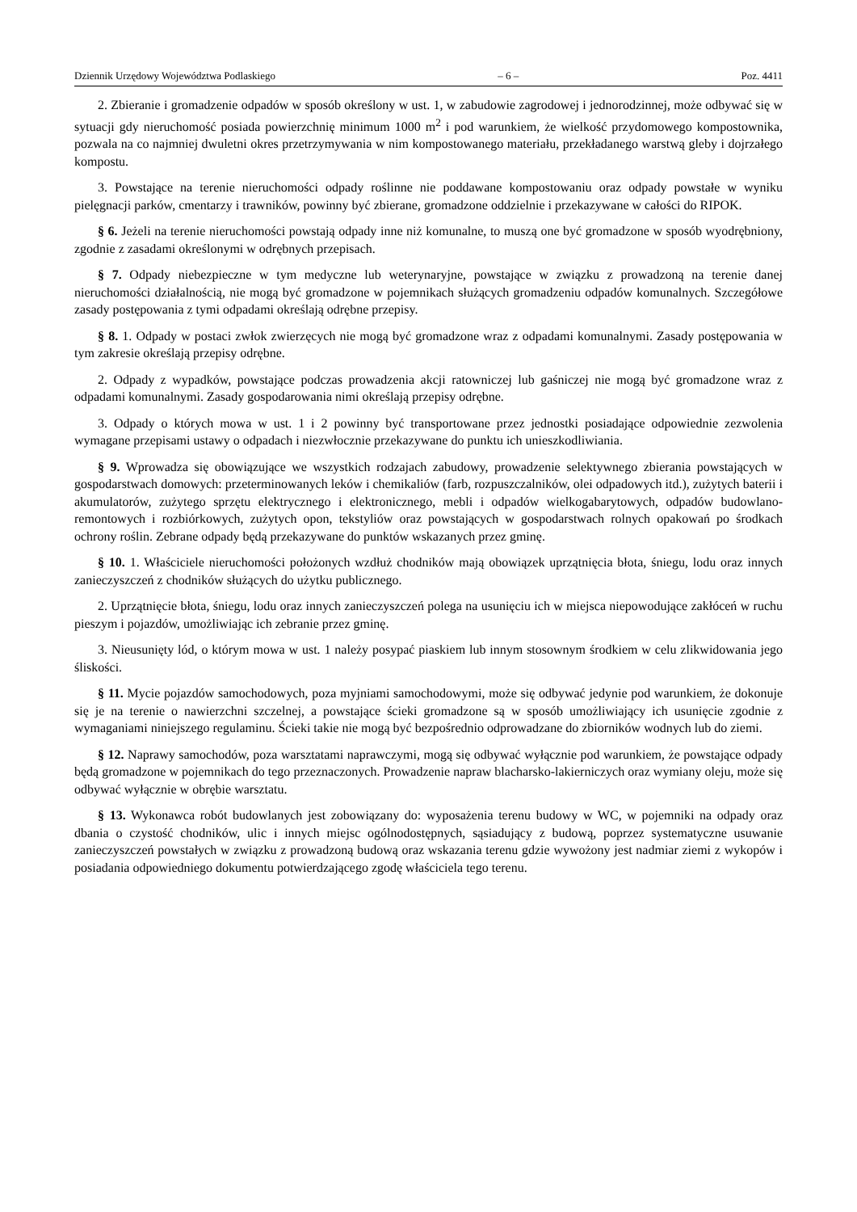Dziennik Urzędowy Województwa Podlaskiego – 6 – Poz. 4411
2. Zbieranie i gromadzenie odpadów w sposób określony w ust. 1, w zabudowie zagrodowej i jednorodzinnej, może odbywać się w sytuacji gdy nieruchomość posiada powierzchnię minimum 1000 m<sup>2</sup> i pod warunkiem, że wielkość przydomowego kompostownika, pozwala na co najmniej dwuletni okres przetrzymywania w nim kompostowanego materiału, przekładanego warstwą gleby i dojrzałego kompostu.
3. Powstające na terenie nieruchomości odpady roślinne nie poddawane kompostowaniu oraz odpady powstałe w wyniku pielęgnacji parków, cmentarzy i trawników, powinny być zbierane, gromadzone oddzielnie i przekazywane w całości do RIPOK.
§ 6. Jeżeli na terenie nieruchomości powstają odpady inne niż komunalne, to muszą one być gromadzone w sposób wyodrębniony, zgodnie z zasadami określonymi w odrębnych przepisach.
§ 7. Odpady niebezpieczne w tym medyczne lub weterynaryjne, powstające w związku z prowadzoną na terenie danej nieruchomości działalnością, nie mogą być gromadzone w pojemnikach służących gromadzeniu odpadów komunalnych. Szczegółowe zasady postępowania z tymi odpadami określają odrębne przepisy.
§ 8. 1. Odpady w postaci zwłok zwierzęcych nie mogą być gromadzone wraz z odpadami komunalnymi. Zasady postępowania w tym zakresie określają przepisy odrębne.
2. Odpady z wypadków, powstające podczas prowadzenia akcji ratowniczej lub gaśniczej nie mogą być gromadzone wraz z odpadami komunalnymi. Zasady gospodarowania nimi określają przepisy odrębne.
3. Odpady o których mowa w ust. 1 i 2 powinny być transportowane przez jednostki posiadające odpowiednie zezwolenia wymagane przepisami ustawy o odpadach i niezwłocznie przekazywane do punktu ich unieszkodliwiania.
§ 9. Wprowadza się obowiązujące we wszystkich rodzajach zabudowy, prowadzenie selektywnego zbierania powstających w gospodarstwach domowych: przeterminowanych leków i chemikaliów (farb, rozpuszczalników, olei odpadowych itd.), zużytych baterii i akumulatorów, zużytego sprzętu elektrycznego i elektronicznego, mebli i odpadów wielkogabarytowych, odpadów budowlano-remontowych i rozbiórkowych, zużytych opon, tekstyliów oraz powstających w gospodarstwach rolnych opakowań po środkach ochrony roślin. Zebrane odpady będą przekazywane do punktów wskazanych przez gminę.
§ 10. 1. Właściciele nieruchomości położonych wzdłuż chodników mają obowiązek uprzątnięcia błota, śniegu, lodu oraz innych zanieczyszczeń z chodników służących do użytku publicznego.
2. Uprzątnięcie błota, śniegu, lodu oraz innych zanieczyszczeń polega na usunięciu ich w miejsca niepowodujące zakłóceń w ruchu pieszym i pojazdów, umożliwiając ich zebranie przez gminę.
3. Nieusunięty lód, o którym mowa w ust. 1 należy posypać piaskiem lub innym stosownym środkiem w celu zlikwidowania jego śliskości.
§ 11. Mycie pojazdów samochodowych, poza myjniami samochodowymi, może się odbywać jedynie pod warunkiem, że dokonuje się je na terenie o nawierzchni szczelnej, a powstające ścieki gromadzone są w sposób umożliwiający ich usunięcie zgodnie z wymaganiami niniejszego regulaminu. Ścieki takie nie mogą być bezpośrednio odprowadzane do zbiorników wodnych lub do ziemi.
§ 12. Naprawy samochodów, poza warsztatami naprawczymi, mogą się odbywać wyłącznie pod warunkiem, że powstające odpady będą gromadzone w pojemnikach do tego przeznaczonych. Prowadzenie napraw blacharsko-lakierniczych oraz wymiany oleju, może się odbywać wyłącznie w obrębie warsztatu.
§ 13. Wykonawca robót budowlanych jest zobowiązany do: wyposażenia terenu budowy w WC, w pojemniki na odpady oraz dbania o czystość chodników, ulic i innych miejsc ogólnodostępnych, sąsiadujący z budową, poprzez systematyczne usuwanie zanieczyszczeń powstałych w związku z prowadzoną budową oraz wskazania terenu gdzie wywożony jest nadmiar ziemi z wykopów i posiadania odpowiedniego dokumentu potwierdzającego zgodę właściciela tego terenu.